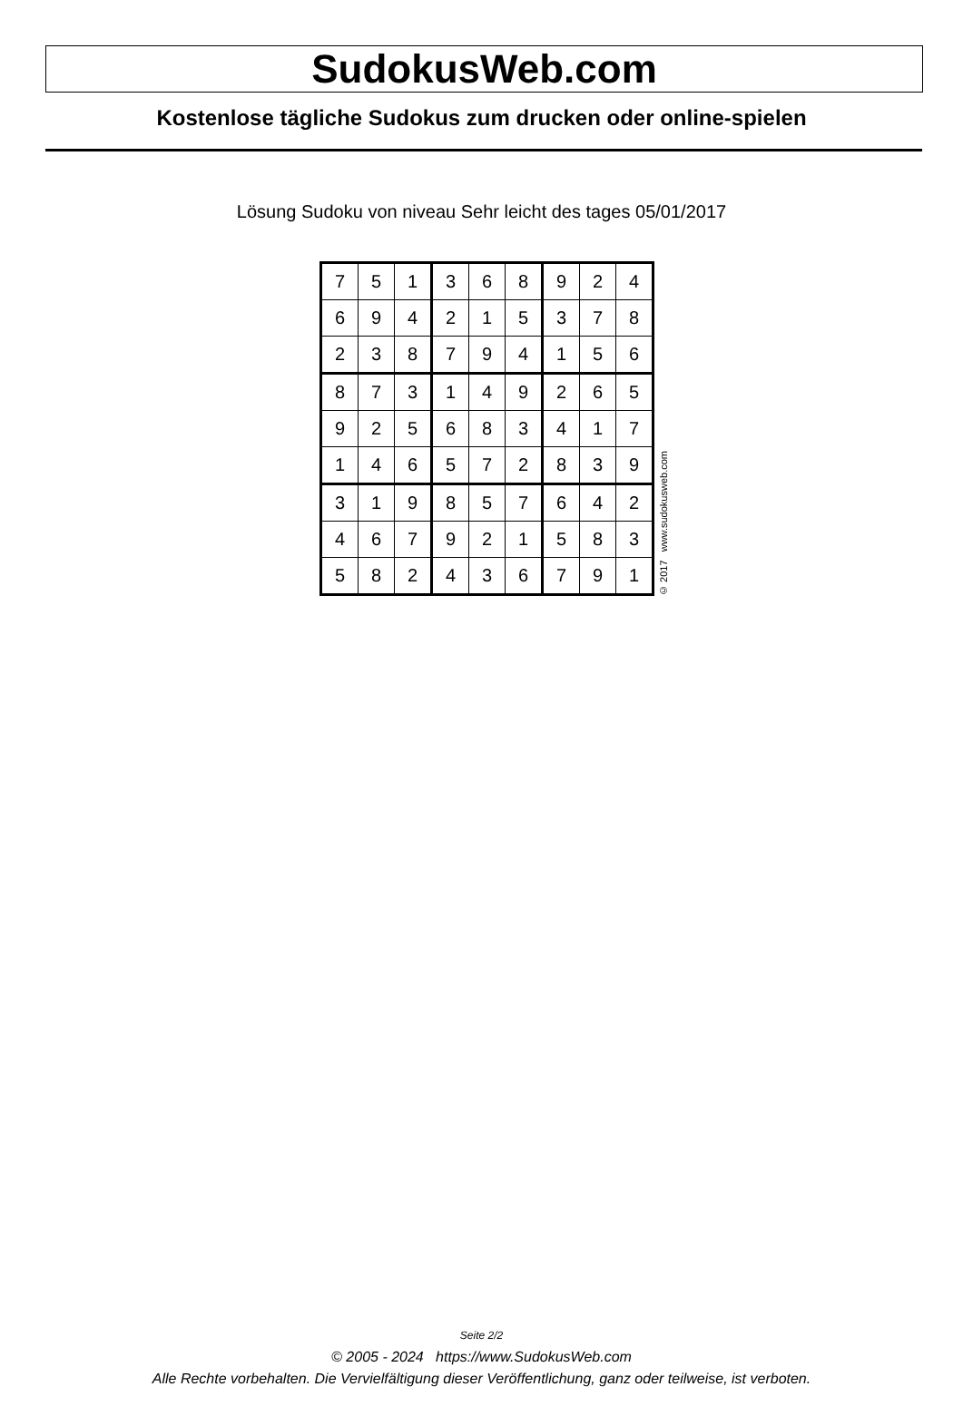SudokusWeb.com
Kostenlose tägliche Sudokus zum drucken oder online-spielen
Lösung Sudoku von niveau Sehr leicht des tages 05/01/2017
| 7 | 5 | 1 | 3 | 6 | 8 | 9 | 2 | 4 |
| 6 | 9 | 4 | 2 | 1 | 5 | 3 | 7 | 8 |
| 2 | 3 | 8 | 7 | 9 | 4 | 1 | 5 | 6 |
| 8 | 7 | 3 | 1 | 4 | 9 | 2 | 6 | 5 |
| 9 | 2 | 5 | 6 | 8 | 3 | 4 | 1 | 7 |
| 1 | 4 | 6 | 5 | 7 | 2 | 8 | 3 | 9 |
| 3 | 1 | 9 | 8 | 5 | 7 | 6 | 4 | 2 |
| 4 | 6 | 7 | 9 | 2 | 1 | 5 | 8 | 3 |
| 5 | 8 | 2 | 4 | 3 | 6 | 7 | 9 | 1 |
© 2017 www.sudokusweb.com
Seite 2/2
© 2005 - 2024 https://www.SudokusWeb.com
Alle Rechte vorbehalten. Die Vervielfältigung dieser Veröffentlichung, ganz oder teilweise, ist verboten.